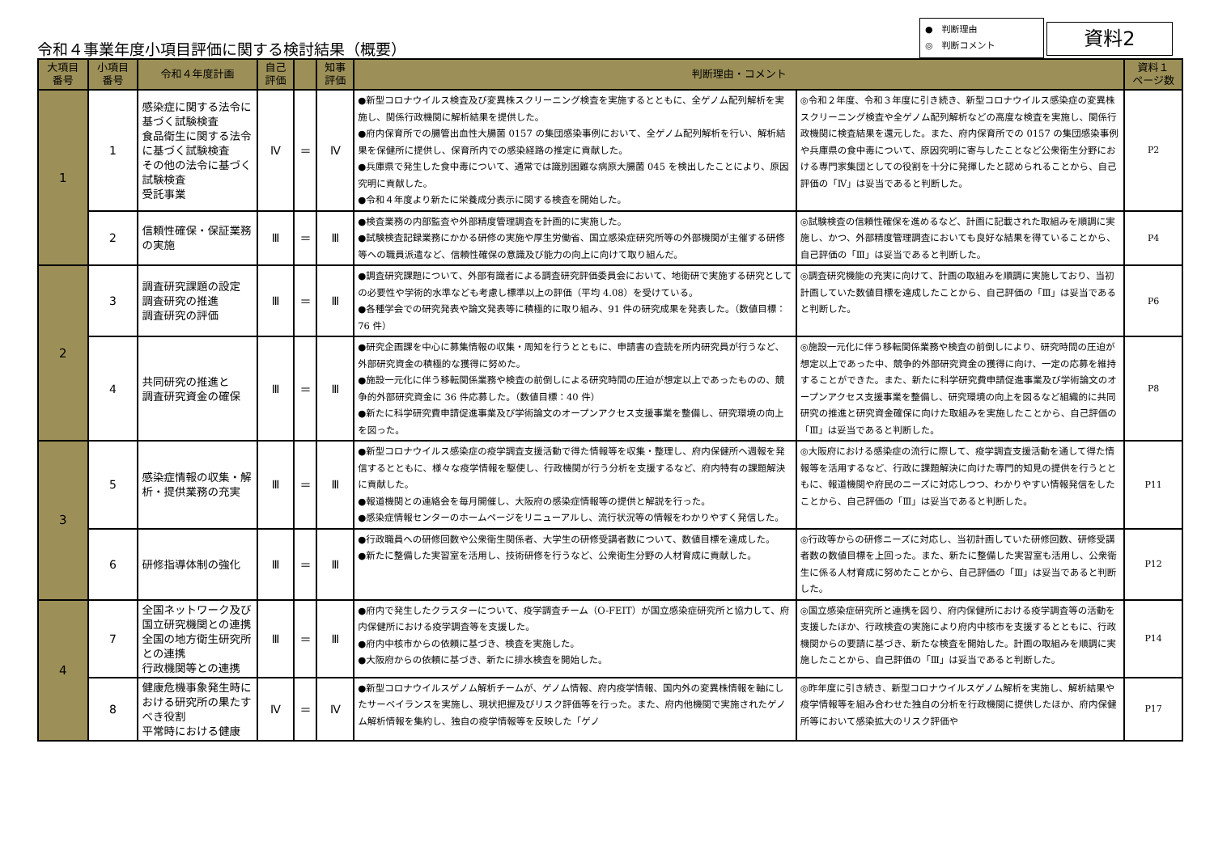令和４事業年度小項目評価に関する検討結果（概要）
●　判断理由
◎　判断コメント
資料2
| 大項目 番号 | 小項目 番号 | 令和４年度計画 | 自己 評価 | | 知事 評価 | 判断理由・コメント | | 資料１ ページ数 |
| --- | --- | --- | --- | --- | --- | --- | --- | --- |
| 1 | 1 | 感染症に関する法令に基づく試験検査 食品衛生に関する法令に基づく試験検査 その他の法令に基づく試験検査 受託事業 | Ⅳ | ＝ | Ⅳ | ●新型コロナウイルス検査及び変異株スクリーニング検査を実施するとともに、全ゲノム配列解析を実施し、関係行政機関に解析結果を提供した。 ●府内保育所での腸管出血性大腸菌 0157 の集団感染事例において、全ゲノム配列解析を行い、解析結果を保健所に提供し、保育所内での感染経路の推定に貢献した。 ●兵庫県で発生した食中毒について、通常では識別困難な病原大腸菌 045 を検出したことにより、原因究明に貢献した。 ●令和４年度より新たに栄養成分表示に関する検査を開始した。 | ◎令和２年度、令和３年度に引き続き、新型コロナウイルス感染症の変異株スクリーニング検査や全ゲノム配列解析などの高度な検査を実施し、関係行政機関に検査結果を還元した。また、府内保育所での 0157 の集団感染事例や兵庫県の食中毒について、原因究明に寄与したことなど公衆衛生分野における専門家集団としての役割を十分に発揮したと認められることから、自己評価の「Ⅳ」は妥当であると判断した。 | P2 |
| | 2 | 信頼性確保・保証業務の実施 | Ⅲ | ＝ | Ⅲ | ●検査業務の内部監査や外部精度管理調査を計画的に実施した。 ●試験検査記録業務にかかる研修の実施や厚生労働省、国立感染症研究所等の外部機関が主催する研修等への職員派遣など、信頼性確保の意識及び能力の向上に向けて取り組んだ。 | ◎試験検査の信頼性確保を進めるなど、計画に記載された取組みを順調に実施し、かつ、外部精度管理調査においても良好な結果を得ていることから、自己評価の「Ⅲ」は妥当であると判断した。 | P4 |
| 2 | 3 | 調査研究課題の設定 調査研究の推進 調査研究の評価 | Ⅲ | ＝ | Ⅲ | ●調査研究課題について、外部有識者による調査研究評価委員会において、地衛研で実施する研究としての必要性や学術的水準なども考慮し標準以上の評価（平均 4.08）を受けている。 ●各種学会での研究発表や論文発表等に積極的に取り組み、91 件の研究成果を発表した。（数値目標：76 件） | ◎調査研究機能の充実に向けて、計画の取組みを順調に実施しており、当初計画していた数値目標を達成したことから、自己評価の「Ⅲ」は妥当であると判断した。 | P6 |
| | 4 | 共同研究の推進と 調査研究資金の確保 | Ⅲ | ＝ | Ⅲ | ●研究企画課を中心に募集情報の収集・周知を行うとともに、申請書の査読を所内研究員が行うなど、外部研究資金の積極的な獲得に努めた。 ●施設一元化に伴う移転関係業務や検査の前倒しによる研究時間の圧迫が想定以上であったものの、競争的外部研究資金に 36 件応募した。（数値目標：40 件） ●新たに科学研究費申請促進事業及び学術論文のオープンアクセス支援事業を整備し、研究環境の向上を図った。 | ◎施設一元化に伴う移転関係業務や検査の前倒しにより、研究時間の圧迫が想定以上であった中、競争的外部研究資金の獲得に向け、一定の応募を維持することができた。また、新たに科学研究費申請促進事業及び学術論文のオープンアクセス支援事業を整備し、研究環境の向上を図るなど組織的に共同研究の推進と研究資金確保に向けた取組みを実施したことから、自己評価の「Ⅲ」は妥当であると判断した。 | P8 |
| 3 | 5 | 感染症情報の収集・解析・提供業務の充実 | Ⅲ | ＝ | Ⅲ | ●新型コロナウイルス感染症の疫学調査支援活動で得た情報等を収集・整理し、府内保健所へ週報を発信するとともに、様々な疫学情報を駆使し、行政機関が行う分析を支援するなど、府内特有の課題解決に貢献した。 ●報道機関との連絡会を毎月開催し、大阪府の感染症情報等の提供と解説を行った。 ●感染症情報センターのホームページをリニューアルし、流行状況等の情報をわかりやすく発信した。 | ◎大阪府における感染症の流行に際して、疫学調査支援活動を通して得た情報等を活用するなど、行政に課題解決に向けた専門的知見の提供を行うとともに、報道機関や府民のニーズに対応しつつ、わかりやすい情報発信をしたことから、自己評価の「Ⅲ」は妥当であると判断した。 | P11 |
| | 6 | 研修指導体制の強化 | Ⅲ | ＝ | Ⅲ | ●行政職員への研修回数や公衆衛生関係者、大学生の研修受講者数について、数値目標を達成した。 ●新たに整備した実習室を活用し、技術研修を行うなど、公衆衛生分野の人材育成に貢献した。 | ◎行政等からの研修ニーズに対応し、当初計画していた研修回数、研修受講者数の数値目標を上回った。また、新たに整備した実習室も活用し、公衆衛生に係る人材育成に努めたことから、自己評価の「Ⅲ」は妥当であると判断した。 | P12 |
| 4 | 7 | 全国ネットワーク及び国立研究機関との連携 全国の地方衛生研究所との連携 行政機関等との連携 | Ⅲ | ＝ | Ⅲ | ●府内で発生したクラスターについて、疫学調査チーム（O-FEIT）が国立感染症研究所と協力して、府内保健所における疫学調査等を支援した。 ●府内中核市からの依頼に基づき、検査を実施した。 ●大阪府からの依頼に基づき、新たに排水検査を開始した。 | ◎国立感染症研究所と連携を図り、府内保健所における疫学調査等の活動を支援したほか、行政検査の実施により府内中核市を支援するとともに、行政機関からの要請に基づき、新たな検査を開始した。計画の取組みを順調に実施したことから、自己評価の「Ⅲ」は妥当であると判断した。 | P14 |
| | 8 | 健康危機事象発生時における研究所の果たすべき役割 平常時における健康 | Ⅳ | ＝ | Ⅳ | ●新型コロナウイルスゲノム解析チームが、ゲノム情報、府内疫学情報、国内外の変異株情報を軸にしたサーベイランスを実施し、現状把握及びリスク評価等を行った。また、府内他機関で実施されたゲノム解析情報を集約し、独自の疫学情報等を反映した「ゲノ | ◎昨年度に引き続き、新型コロナウイルスゲノム解析を実施し、解析結果や疫学情報等を組み合わせた独自の分析を行政機関に提供したほか、府内保健所等において感染拡大のリスク評価や | P17 |